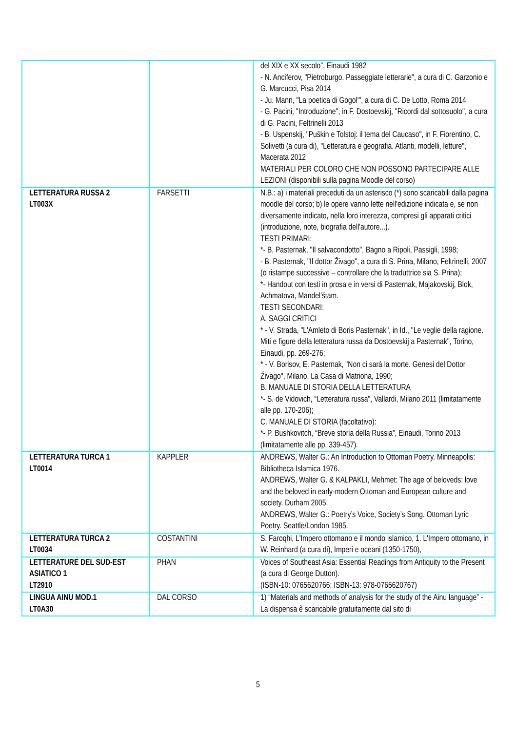| | | del XIX e XX secolo", Einaudi 1982 - N. Anciferov, "Pietroburgo. Passeggiate letterarie", a cura di C. Garzonio e G. Marcucci, Pisa 2014 - Ju. Mann, "La poetica di Gogol'", a cura di C. De Lotto, Roma 2014 - G. Pacini, "Introduzione", in F. Dostoevskij, "Ricordi dal sottosuolo", a cura di G. Pacini, Feltrinelli 2013 - B. Uspenskij, "Puškin e Tolstoj: il tema del Caucaso", in F. Fiorentino, C. Solivetti (a cura di), "Letteratura e geografia. Atlanti, modelli, letture", Macerata 2012 MATERIALI PER COLORO CHE NON POSSONO PARTECIPARE ALLE LEZIONI (disponibili sulla pagina Moodle del corso) |
| LETTERATURA RUSSA 2 LT003X | FARSETTI | N.B.: a) i materiali preceduti da un asterisco (*) sono scaricabili dalla pagina moodle del corso; b) le opere vanno lette nell'edizione indicata e, se non diversamente indicato, nella loro interezza, compresi gli apparati critici (introduzione, note, biografia dell'autore...). TESTI PRIMARI: *- B. Pasternak, "Il salvacondotto", Bagno a Ripoli, Passigli, 1998; - B. Pasternak, "Il dottor Živago", a cura di S. Prina, Milano, Feltrinelli, 2007 (o ristampe successive – controllare che la traduttrice sia S. Prina); *- Handout con testi in prosa e in versi di Pasternak, Majakovskij, Blok, Achmatova, Mandel'štam. TESTI SECONDARI: A. SAGGI CRITICI * - V. Strada, "L'Amleto di Boris Pasternak", in Id., "Le veglie della ragione. Miti e figure della letteratura russa da Dostoevskij a Pasternak", Torino, Einaudi, pp. 269-276; * - V. Borisov, E. Pasternak, "Non ci sarà la morte. Genesi del Dottor Živago", Milano, La Casa di Matriona, 1990; B. MANUALE DI STORIA DELLA LETTERATURA *- S. de Vidovich, “Letteratura russa”, Vallardi, Milano 2011 (limitatamente alle pp. 170-206); C. MANUALE DI STORIA (facoltativo): *- P. Bushkovitch, “Breve storia della Russia”, Einaudi, Torino 2013 (limitatamente alle pp. 339-457). |
| LETTERATURA TURCA 1 LT0014 | KAPPLER | ANDREWS, Walter G.: An Introduction to Ottoman Poetry. Minneapolis: Bibliotheca Islamica 1976. ANDREWS, Walter G. & KALPAKLI, Mehmet: The age of beloveds: love and the beloved in early-modern Ottoman and European culture and society. Durham 2005. ANDREWS, Walter G.: Poetry’s Voice, Society’s Song. Ottoman Lyric Poetry. Seattle/London 1985. |
| LETTERATURA TURCA 2 LT0034 | COSTANTINI | S. Faroqhi, L'Impero ottomano e il mondo islamico, 1. L'Impero ottomano, in W. Reinhard (a cura di), Imperi e oceani (1350-1750), |
| LETTERATURE DEL SUD-EST ASIATICO 1 LT2910 | PHAN | Voices of Southeast Asia: Essential Readings from Antiquity to the Present (a cura di George Dutton). (ISBN-10: 0765620766; ISBN-13: 978-0765620767) |
| LINGUA AINU MOD.1 LT0A30 | DAL CORSO | 1) “Materials and methods of analysis for the study of the Ainu language” - La dispensa è scaricabile gratuitamente dal sito di |
5